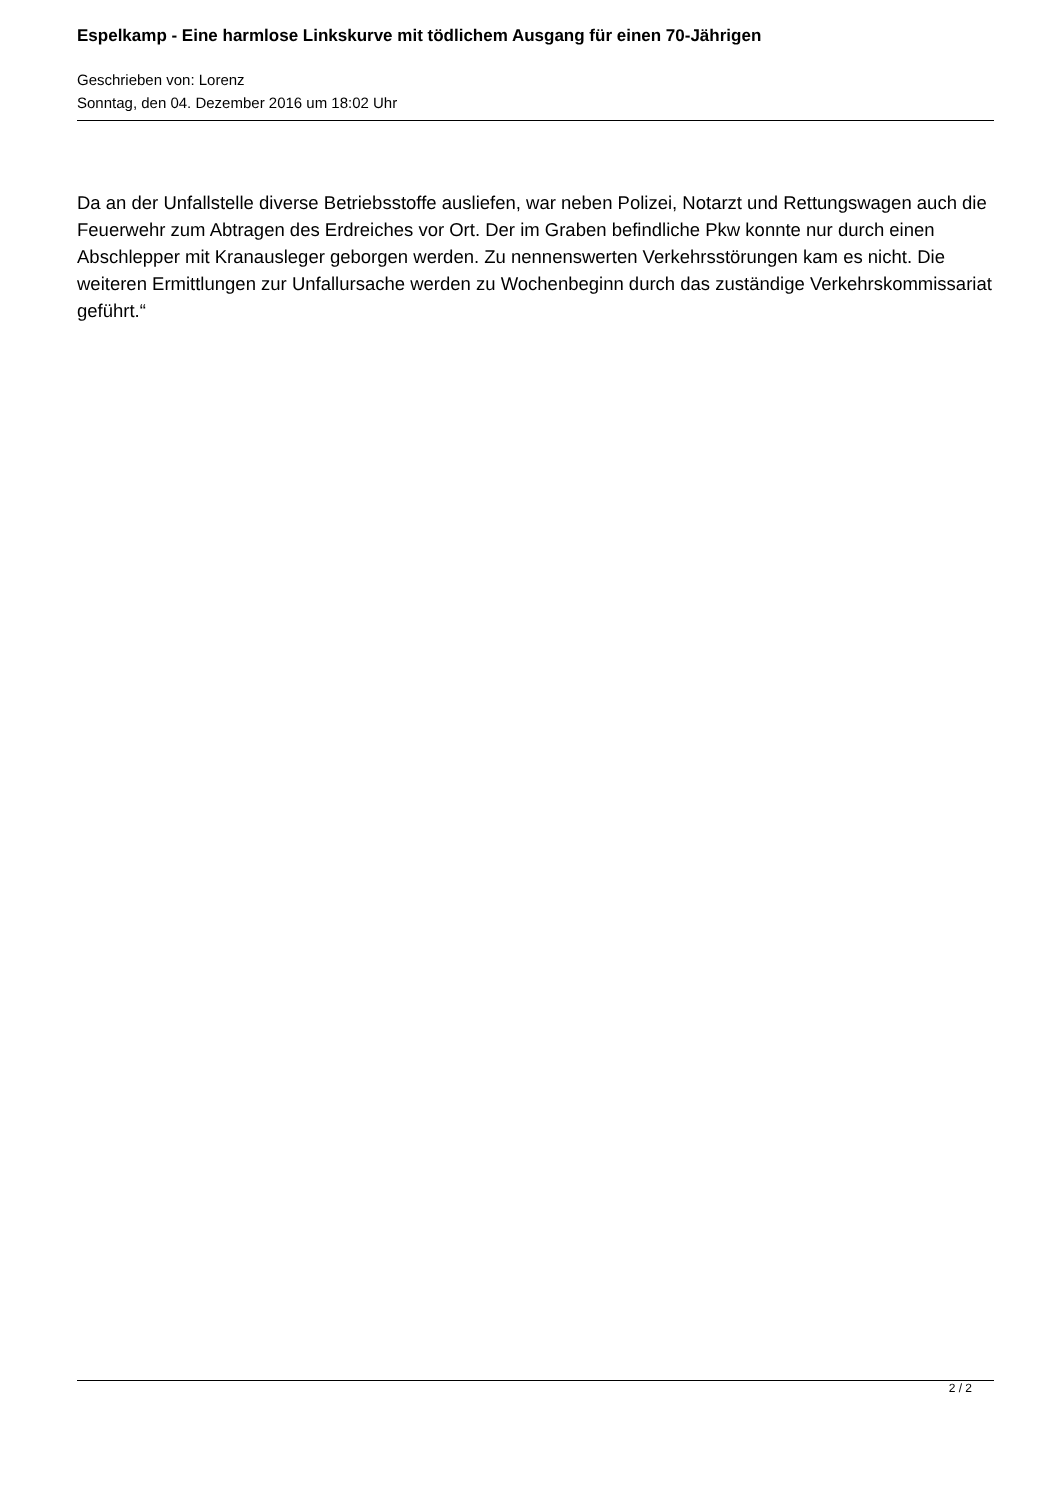Espelkamp - Eine harmlose Linkskurve mit tödlichem Ausgang für einen 70-Jährigen
Geschrieben von: Lorenz
Sonntag, den 04. Dezember 2016 um 18:02 Uhr
Da an der Unfallstelle diverse Betriebsstoffe ausliefen, war neben Polizei, Notarzt und Rettungswagen auch die Feuerwehr zum Abtragen des Erdreiches vor Ort. Der im Graben befindliche Pkw konnte nur durch einen Abschlepper mit Kranausleger geborgen werden. Zu nennenswerten Verkehrsstörungen kam es nicht. Die weiteren Ermittlungen zur Unfallursache werden zu Wochenbeginn durch das zuständige Verkehrskommissariat geführt.“
2 / 2